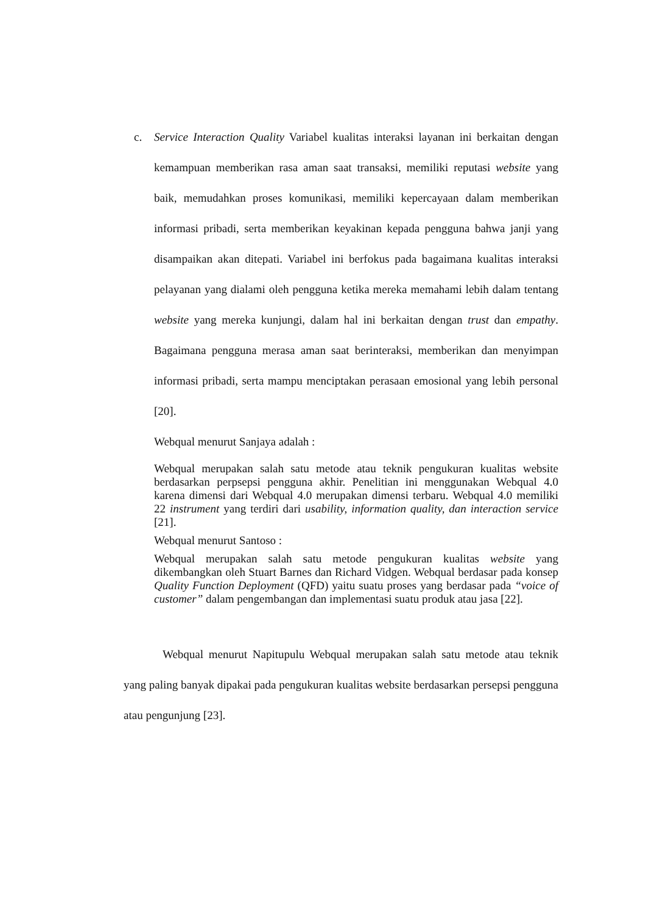c. Service Interaction Quality Variabel kualitas interaksi layanan ini berkaitan dengan kemampuan memberikan rasa aman saat transaksi, memiliki reputasi website yang baik, memudahkan proses komunikasi, memiliki kepercayaan dalam memberikan informasi pribadi, serta memberikan keyakinan kepada pengguna bahwa janji yang disampaikan akan ditepati. Variabel ini berfokus pada bagaimana kualitas interaksi pelayanan yang dialami oleh pengguna ketika mereka memahami lebih dalam tentang website yang mereka kunjungi, dalam hal ini berkaitan dengan trust dan empathy. Bagaimana pengguna merasa aman saat berinteraksi, memberikan dan menyimpan informasi pribadi, serta mampu menciptakan perasaan emosional yang lebih personal [20].
Webqual menurut Sanjaya adalah :
Webqual merupakan salah satu metode atau teknik pengukuran kualitas website berdasarkan perpsepsi pengguna akhir. Penelitian ini menggunakan Webqual 4.0 karena dimensi dari Webqual 4.0 merupakan dimensi terbaru. Webqual 4.0 memiliki 22 instrument yang terdiri dari usability, information quality, dan interaction service [21].
Webqual menurut Santoso :
Webqual merupakan salah satu metode pengukuran kualitas website yang dikembangkan oleh Stuart Barnes dan Richard Vidgen. Webqual berdasar pada konsep Quality Function Deployment (QFD) yaitu suatu proses yang berdasar pada “voice of customer” dalam pengembangan dan implementasi suatu produk atau jasa [22].
Webqual menurut Napitupulu Webqual merupakan salah satu metode atau teknik yang paling banyak dipakai pada pengukuran kualitas website berdasarkan persepsi pengguna atau pengunjung [23].